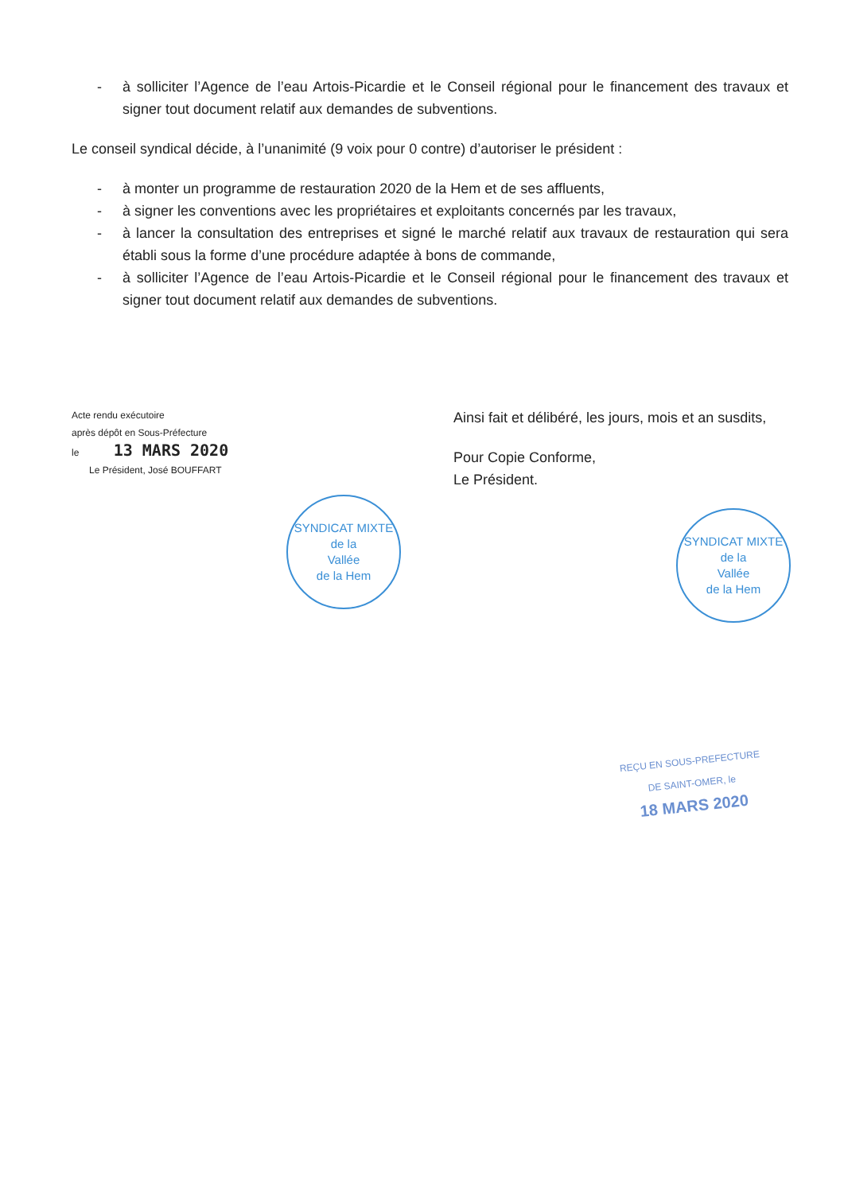- à solliciter l’Agence de l’eau Artois-Picardie et le Conseil régional pour le financement des travaux et signer tout document relatif aux demandes de subventions.
Le conseil syndical décide, à l’unanimité (9 voix pour 0 contre) d’autoriser le président :
- à monter un programme de restauration 2020 de la Hem et de ses affluents,
- à signer les conventions avec les propriétaires et exploitants concernés par les travaux,
- à lancer la consultation des entreprises et signé le marché relatif aux travaux de restauration qui sera établi sous la forme d’une procédure adaptée à bons de commande,
- à solliciter l’Agence de l’eau Artois-Picardie et le Conseil régional pour le financement des travaux et signer tout document relatif aux demandes de subventions.
Acte rendu exécutoire
après dépôt en Sous-Préfecture
le 13 MARS 2020
Le Président, José BOUFFART
SYNDICAT MIXTE
de la
Vallée
de la Hem
Ainsi fait et délibéré, les jours, mois et an susdits,
Pour Copie Conforme,
Le Président.
SYNDICAT MIXTE
de la
Vallée
de la Hem
REÇU EN SOUS-PREFECTURE
DE SAINT-OMER, le
18 MARS 2020